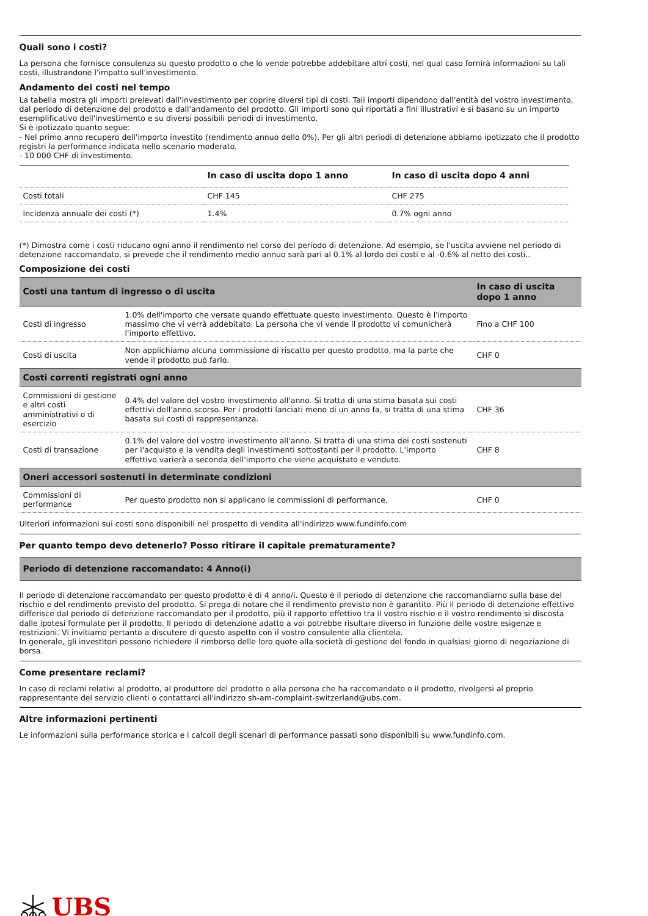Quali sono i costi?
La persona che fornisce consulenza su questo prodotto o che lo vende potrebbe addebitare altri costi, nel qual caso fornirà informazioni su tali costi, illustrandone l'impatto sull'investimento.
Andamento dei costi nel tempo
La tabella mostra gli importi prelevati dall'investimento per coprire diversi tipi di costi. Tali importi dipendono dall'entità del vostro investimento, dal periodo di detenzione del prodotto e dall'andamento del prodotto. Gli importi sono qui riportati a fini illustrativi e si basano su un importo esemplificativo dell'investimento e su diversi possibili periodi di investimento.
Si è ipotizzato quanto segue:
- Nel primo anno recupero dell'importo investito (rendimento annuo dello 0%). Per gli altri periodi di detenzione abbiamo ipotizzato che il prodotto registri la performance indicata nello scenario moderato.
- 10 000 CHF di investimento.
| | In caso di uscita dopo 1 anno | In caso di uscita dopo 4 anni |
| --- | --- | --- |
| Costi totali | CHF 145 | CHF 275 |
| Incidenza annuale dei costi (*) | 1.4% | 0.7% ogni anno |
(*) Dimostra come i costi riducano ogni anno il rendimento nel corso del periodo di detenzione. Ad esempio, se l'uscita avviene nel periodo di detenzione raccomandato, si prevede che il rendimento medio annuo sarà pari al 0.1% al lordo dei costi e al -0.6% al netto dei costi..
Composizione dei costi
| Costi una tantum di ingresso o di uscita | | In caso di uscita dopo 1 anno |
| --- | --- | --- |
| Costi di ingresso | 1.0% dell'importo che versate quando effettuate questo investimento. Questo è l'importo massimo che vi verrà addebitato. La persona che vi vende il prodotto vi comunicherà l'importo effettivo. | Fino a CHF 100 |
| Costi di uscita | Non applichiamo alcuna commissione di riscatto per questo prodotto, ma la parte che vende il prodotto può farlo. | CHF 0 |
| Costi correnti registrati ogni anno | | |
| Commissioni di gestione e altri costi amministrativi o di esercizio | 0.4% del valore del vostro investimento all'anno. Si tratta di una stima basata sui costi effettivi dell'anno scorso. Per i prodotti lanciati meno di un anno fa, si tratta di una stima basata sui costi di rappresentanza. | CHF 36 |
| Costi di transazione | 0.1% del valore del vostro investimento all'anno. Si tratta di una stima dei costi sostenuti per l'acquisto e la vendita degli investimenti sottostanti per il prodotto. L'importo effettivo varierà a seconda dell'importo che viene acquistato e venduto. | CHF 8 |
| Oneri accessori sostenuti in determinate condizioni | | |
| Commissioni di performance | Per questo prodotto non si applicano le commissioni di performance. | CHF 0 |
Ulteriori informazioni sui costi sono disponibili nel prospetto di vendita all'indirizzo www.fundinfo.com
Per quanto tempo devo detenerlo? Posso ritirare il capitale prematuramente?
Periodo di detenzione raccomandato: 4 Anno(i)
Il periodo di detenzione raccomandato per questo prodotto è di 4 anno/i. Questo è il periodo di detenzione che raccomandiamo sulla base del rischio e del rendimento previsto del prodotto. Si prega di notare che il rendimento previsto non è garantito. Più il periodo di detenzione effettivo differisce dal periodo di detenzione raccomandato per il prodotto, più il rapporto effettivo tra il vostro rischio e il vostro rendimento si discosta dalle ipotesi formulate per il prodotto. Il periodo di detenzione adatto a voi potrebbe risultare diverso in funzione delle vostre esigenze e restrizioni. Vi invitiamo pertanto a discutere di questo aspetto con il vostro consulente alla clientela.
In generale, gli investitori possono richiedere il rimborso delle loro quote alla società di gestione del fondo in qualsiasi giorno di negoziazione di borsa.
Come presentare reclami?
In caso di reclami relativi al prodotto, al produttore del prodotto o alla persona che ha raccomandato o il prodotto, rivolgersi al proprio rappresentante del servizio clienti o contattarci all'indirizzo sh-am-complaint-switzerland@ubs.com.
Altre informazioni pertinenti
Le informazioni sulla performance storica e i calcoli degli scenari di performance passati sono disponibili su www.fundinfo.com.
UBS